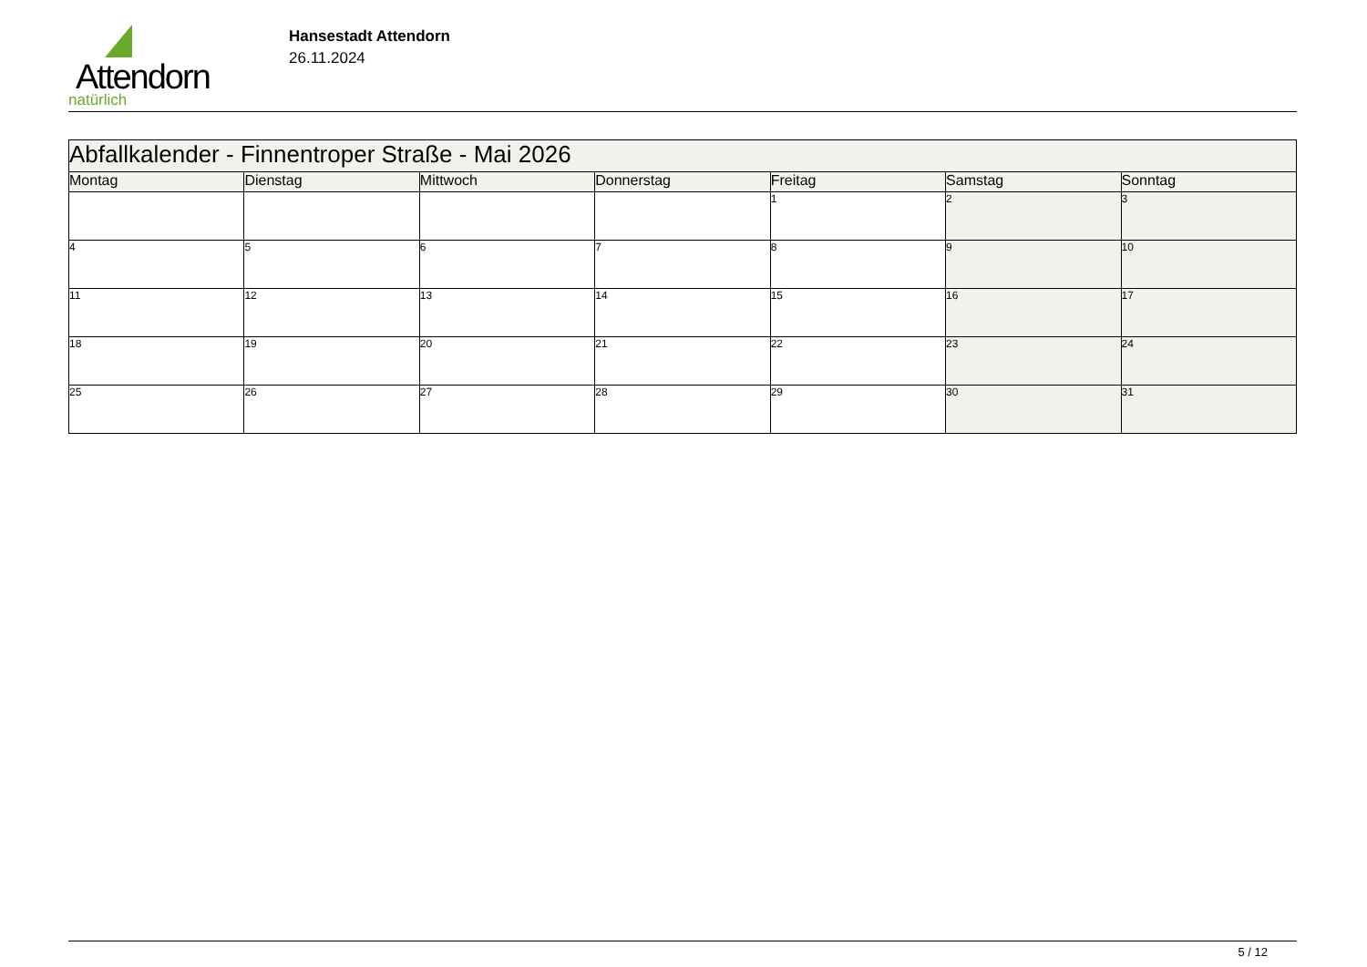Attendorn
natürlich
Hansestadt Attendorn
26.11.2024
| Abfallkalender - Finnentroper Straße - Mai 2026 | | | | | | |
| Montag | Dienstag | Mittwoch | Donnerstag | Freitag | Samstag | Sonntag |
| | | | | 1 | 2 | 3 |
| 4 | 5 | 6 | 7 | 8 | 9 | 10 |
| 11 | 12 | 13 | 14 | 15 | 16 | 17 |
| 18 | 19 | 20 | 21 | 22 | 23 | 24 |
| 25 | 26 | 27 | 28 | 29 | 30 | 31 |
5 / 12